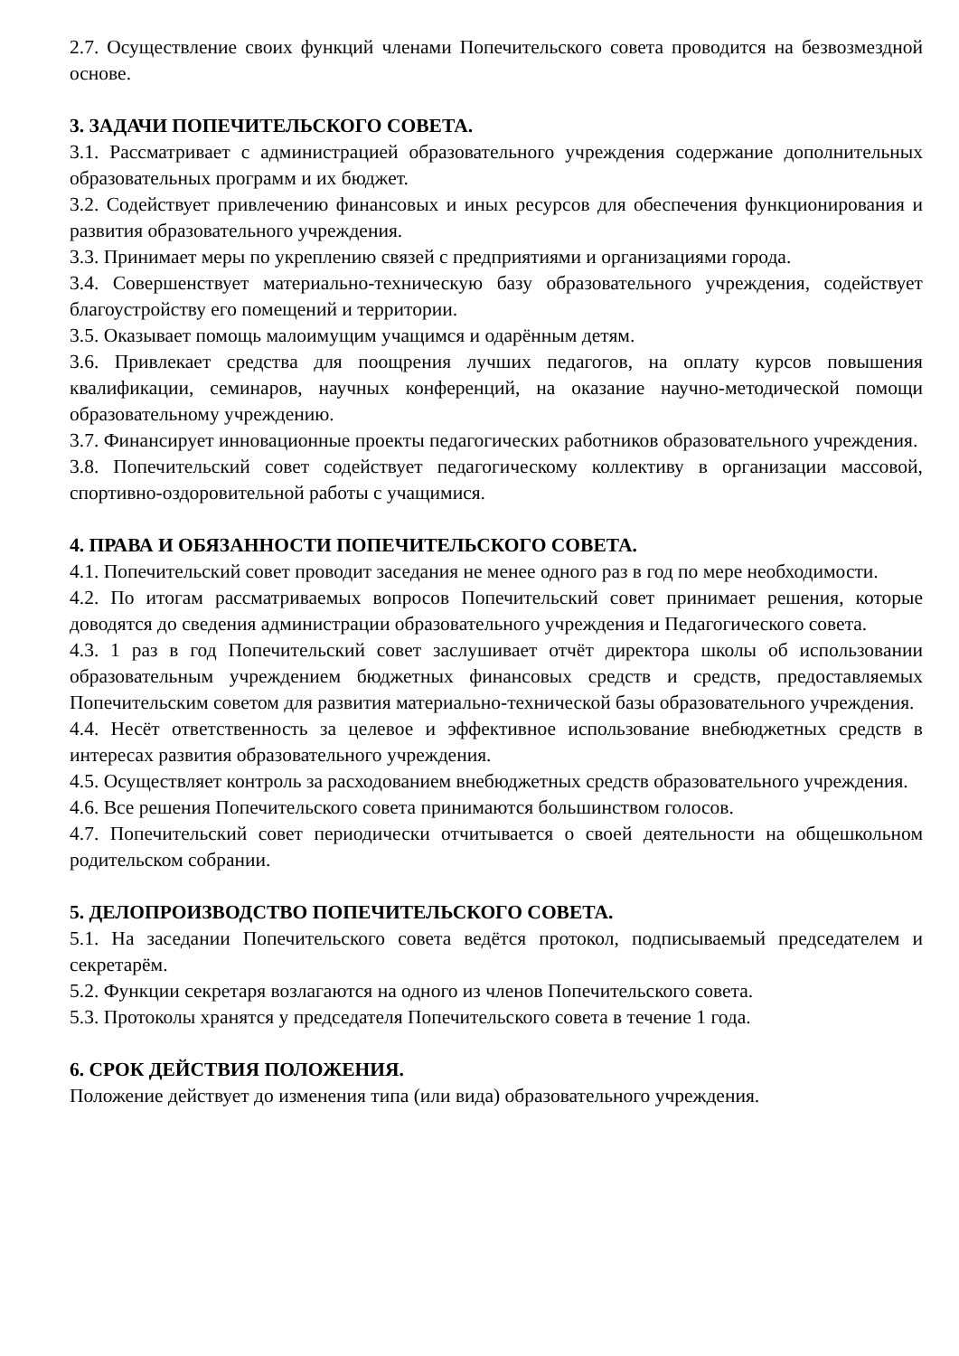2.7. Осуществление своих функций членами Попечительского совета проводится на безвозмездной основе.
3. ЗАДАЧИ ПОПЕЧИТЕЛЬСКОГО СОВЕТА.
3.1. Рассматривает с администрацией образовательного учреждения содержание дополнительных образовательных программ и их бюджет.
3.2. Содействует привлечению финансовых и иных ресурсов для обеспечения функционирования и развития образовательного учреждения.
3.3. Принимает меры по укреплению связей с предприятиями и организациями города.
3.4. Совершенствует материально-техническую базу образовательного учреждения, содействует благоустройству его помещений и территории.
3.5. Оказывает помощь малоимущим учащимся и одарённым детям.
3.6. Привлекает средства для поощрения лучших педагогов, на оплату курсов повышения квалификации, семинаров, научных конференций, на оказание научно-методической помощи образовательному учреждению.
3.7. Финансирует инновационные проекты педагогических работников образовательного учреждения.
3.8. Попечительский совет содействует педагогическому коллективу в организации массовой, спортивно-оздоровительной работы с учащимися.
4. ПРАВА И ОБЯЗАННОСТИ ПОПЕЧИТЕЛЬСКОГО СОВЕТА.
4.1. Попечительский совет проводит заседания не менее одного раз в год по мере необходимости.
4.2. По итогам рассматриваемых вопросов Попечительский совет принимает решения, которые доводятся до сведения администрации образовательного учреждения и Педагогического совета.
4.3. 1 раз в год Попечительский совет заслушивает отчёт директора школы об использовании образовательным учреждением бюджетных финансовых средств и средств, предоставляемых Попечительским советом для развития материально-технической базы образовательного учреждения.
4.4. Несёт ответственность за целевое и эффективное использование внебюджетных средств в интересах развития образовательного учреждения.
4.5. Осуществляет контроль за расходованием внебюджетных средств образовательного учреждения.
4.6. Все решения Попечительского совета принимаются большинством голосов.
4.7. Попечительский совет периодически отчитывается о своей деятельности на общешкольном родительском собрании.
5. ДЕЛОПРОИЗВОДСТВО ПОПЕЧИТЕЛЬСКОГО СОВЕТА.
5.1. На заседании Попечительского совета ведётся протокол, подписываемый председателем и секретарём.
5.2. Функции секретаря возлагаются на одного из членов Попечительского совета.
5.3. Протоколы хранятся у председателя Попечительского совета в течение 1 года.
6. СРОК ДЕЙСТВИЯ ПОЛОЖЕНИЯ.
Положение действует до изменения типа (или вида) образовательного учреждения.